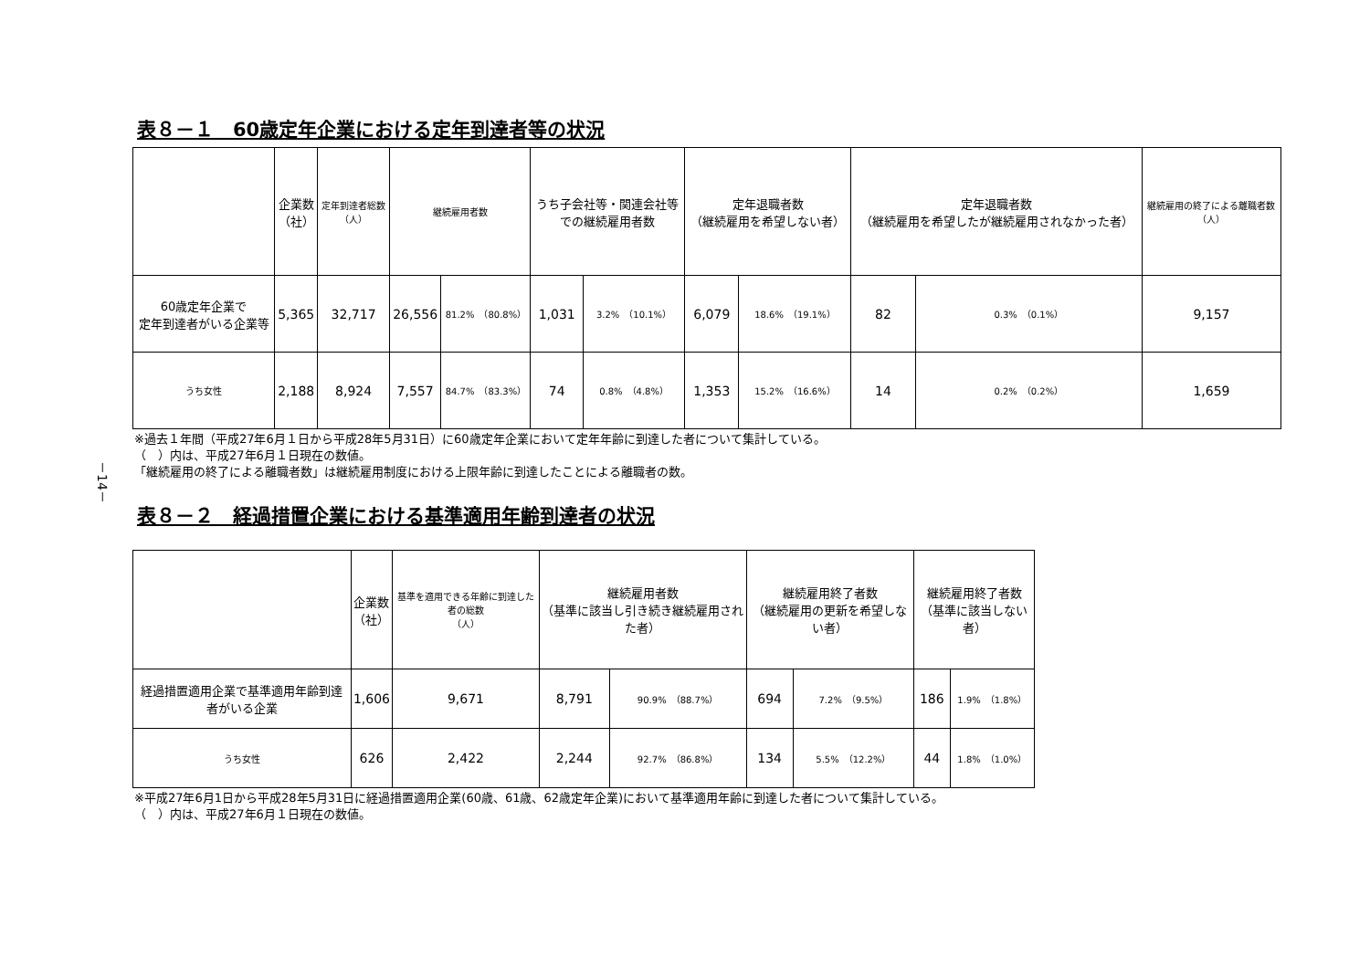－14－
表８－１　60歳定年企業における定年到達者等の状況
| | 企業数 （社） | 定年到達者総数 （人） | 継続雇用者数 | | うち子会社等・関連会社等 での継続雇用者数 | | 定年退職者数 （継続雇用を希望しない者） | | 定年退職者数 （継続雇用を希望したが継続雇用されなかった者） | | 継続雇用の終了による離職者数 （人） |
| --- | --- | --- | --- | --- | --- | --- | --- | --- | --- | --- | --- |
| 60歳定年企業で 定年到達者がいる企業等 | 5,365 | 32,717 | 26,556 | 81.2% （80.8%） | 1,031 | 3.2% （10.1%） | 6,079 | 18.6% （19.1%） | 82 | 0.3% （0.1%） | 9,157 |
| うち女性 | 2,188 | 8,924 | 7,557 | 84.7% （83.3%） | 74 | 0.8% （4.8%） | 1,353 | 15.2% （16.6%） | 14 | 0.2% （0.2%） | 1,659 |
※過去１年間（平成27年6月１日から平成28年5月31日）に60歳定年企業において定年年齢に到達した者について集計している。
（　）内は、平成27年6月１日現在の数値。
「継続雇用の終了による離職者数」は継続雇用制度における上限年齢に到達したことによる離職者の数。
表８－２　経過措置企業における基準適用年齢到達者の状況
| | 企業数 （社） | 基準を適用できる年齢に到達した者の総数 （人） | 継続雇用者数 （基準に該当し引き続き継続雇用された者） | | 継続雇用終了者数 （継続雇用の更新を希望しない者） | | 継続雇用終了者数 （基準に該当しない者） | |
| --- | --- | --- | --- | --- | --- | --- | --- | --- |
| 経過措置適用企業で基準適用年齢到達者がいる企業 | 1,606 | 9,671 | 8,791 | 90.9% （88.7%） | 694 | 7.2% （9.5%） | 186 | 1.9% （1.8%） |
| うち女性 | 626 | 2,422 | 2,244 | 92.7% （86.8%） | 134 | 5.5% （12.2%） | 44 | 1.8% （1.0%） |
※平成27年6月1日から平成28年5月31日に経過措置適用企業(60歳、61歳、62歳定年企業)において基準適用年齢に到達した者について集計している。
（　）内は、平成27年6月１日現在の数値。